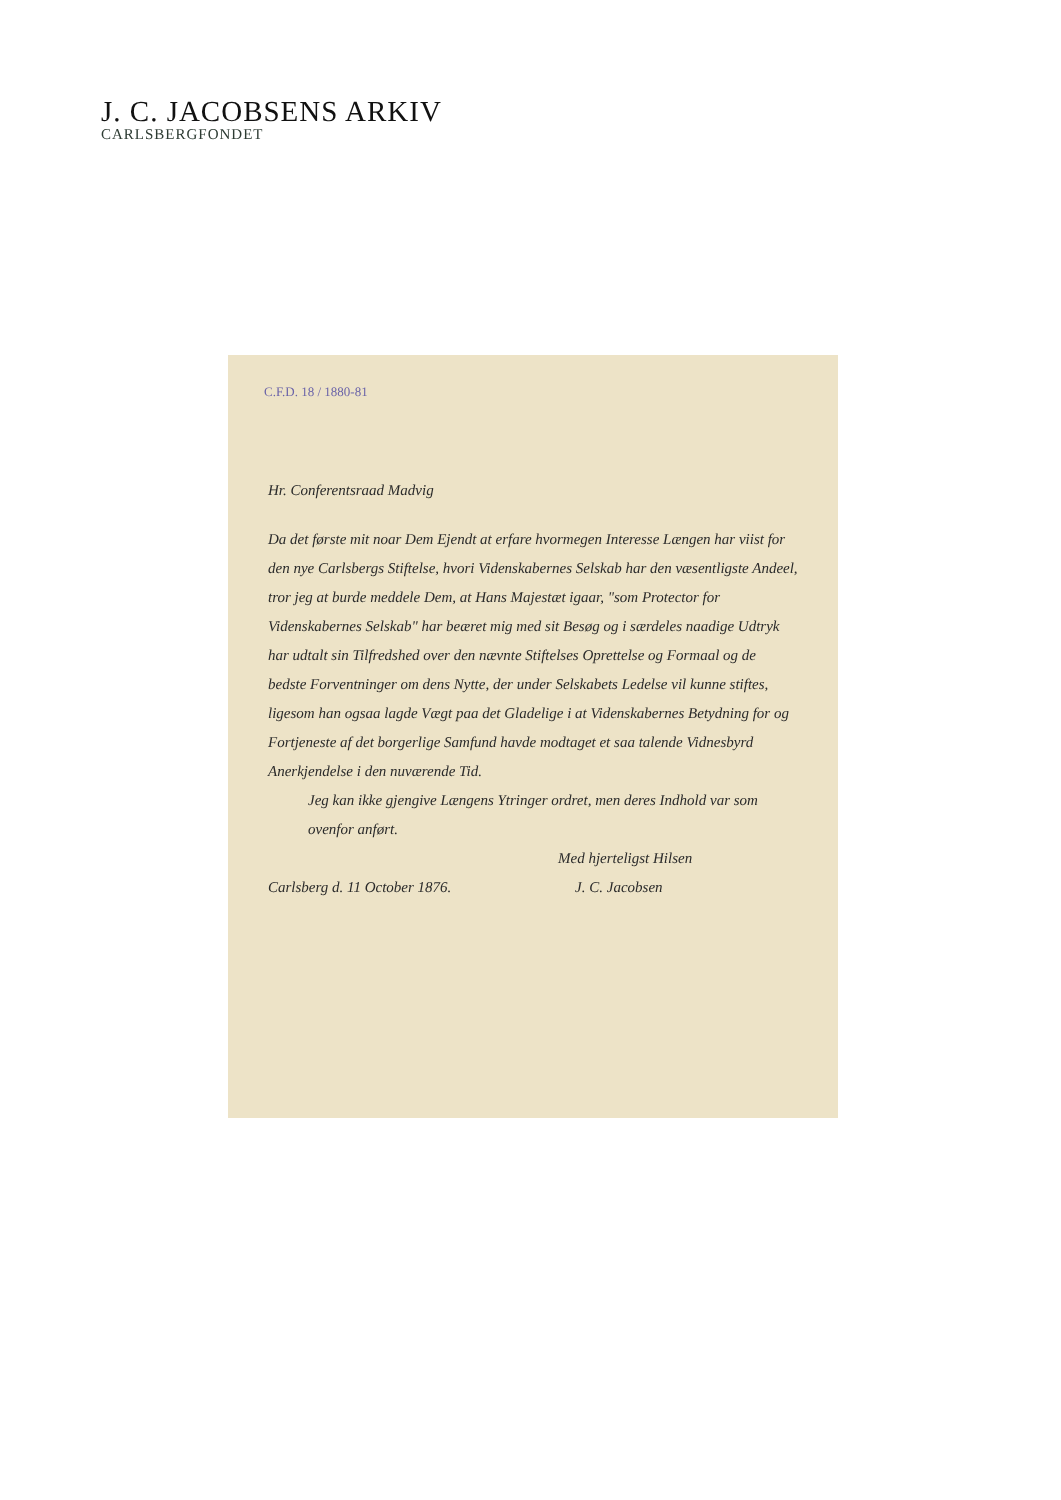J. C. JACOBSENS ARKIV
CARLSBERGFONDET
C.F.D. 18 / 1880-81
Hr. Conferentsraad Madvig
Da det første mit noar Dem Ejendt at erfare hvormegen Interesse Længen har viist for den nye Carlsbergs Stiftelse, hvori Videnskabernes Selskab har den væsentligste Andeel, tror jeg at burde meddele Dem, at Hans Majestæt igaar, "som Protector for Videnskabernes Selskab" har beæret mig med sit Besøg og i særdeles naadige Udtryk har udtalt sin Tilfredshed over den nævnte Stiftelses Oprettelse og Formaal og de bedste Forventninger om dens Nytte, der under Selskabets Ledelse vil kunne stiftes, ligesom han ogsaa lagde Vægt paa det Gladelige i at Videnskabernes Betydning for og Fortjeneste af det borgerlige Samfund havde modtaget et saa talende Vidnesbyrd Anerkjendelse i den nuværende Tid.
Jeg kan ikke gjengive Længens Ytringer ordret, men deres Indhold var som ovenfor anført.
Med hjerteligst Hilsen
Carlsberg d. 11 October 1876. J. C. Jacobsen